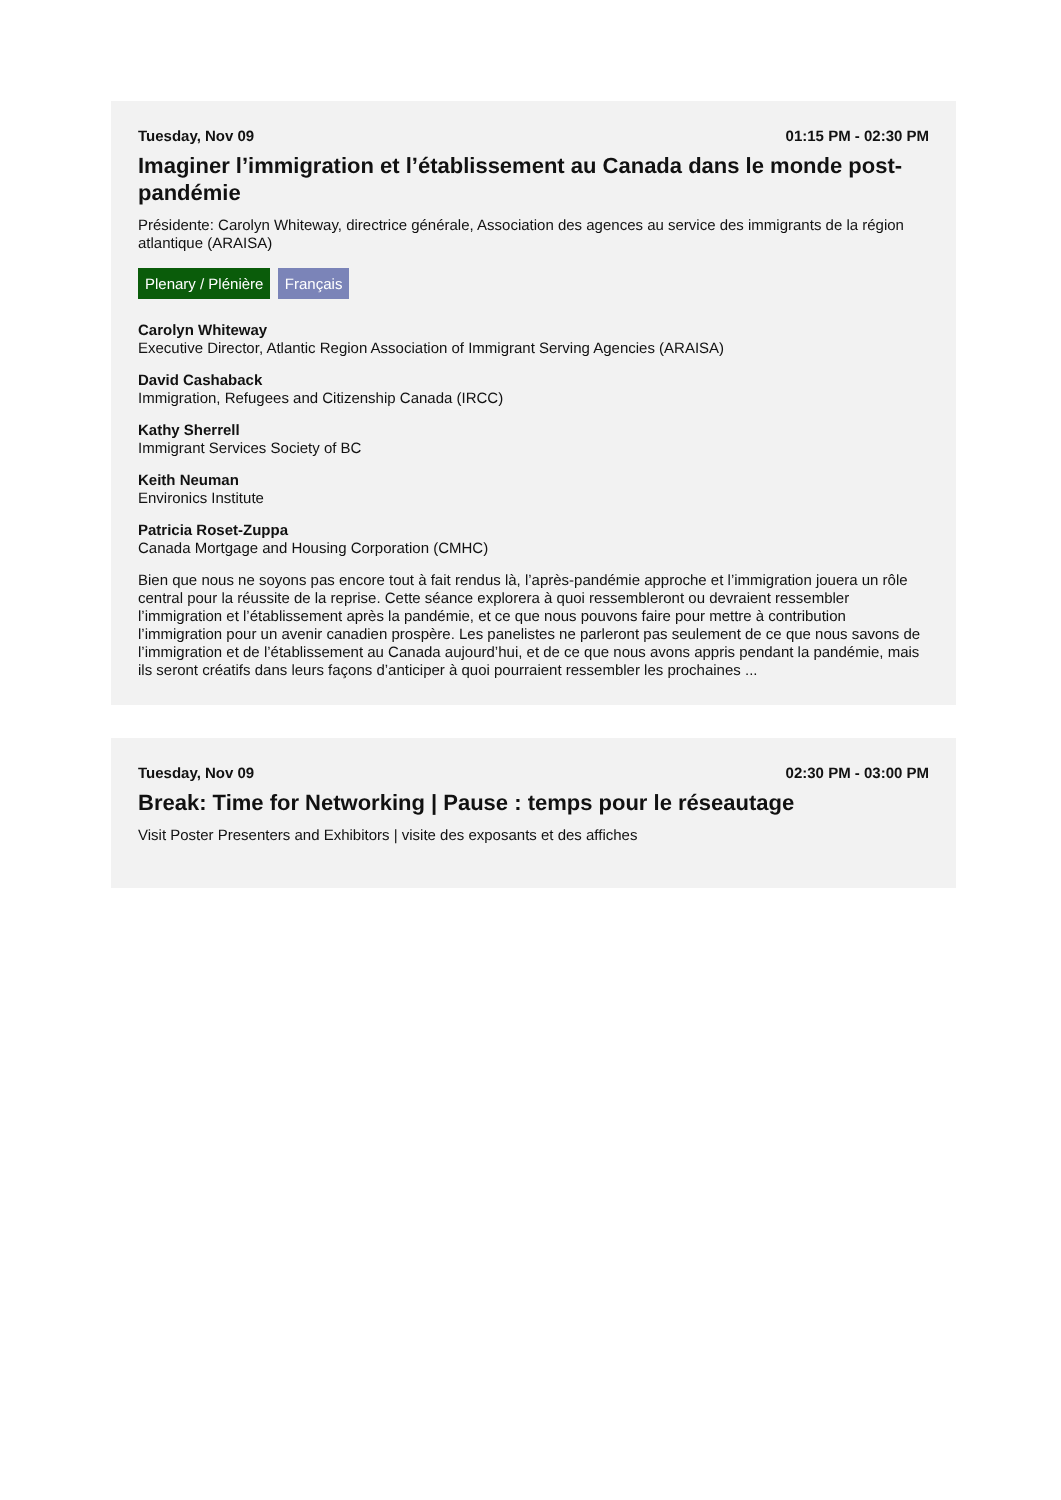Tuesday, Nov 09 01:15 PM - 02:30 PM
Imaginer l’immigration et l’établissement au Canada dans le monde post-pandémie
Présidente: Carolyn Whiteway, directrice générale, Association des agences au service des immigrants de la région atlantique (ARAISA)
Plenary / Plénière Français
Carolyn Whiteway
Executive Director, Atlantic Region Association of Immigrant Serving Agencies (ARAISA)
David Cashaback
Immigration, Refugees and Citizenship Canada (IRCC)
Kathy Sherrell
Immigrant Services Society of BC
Keith Neuman
Environics Institute
Patricia Roset-Zuppa
Canada Mortgage and Housing Corporation (CMHC)
Bien que nous ne soyons pas encore tout à fait rendus là, l’après-pandémie approche et l’immigration jouera un rôle central pour la réussite de la reprise. Cette séance explorera à quoi ressembleront ou devraient ressembler l’immigration et l’établissement après la pandémie, et ce que nous pouvons faire pour mettre à contribution l’immigration pour un avenir canadien prospère. Les panelistes ne parleront pas seulement de ce que nous savons de l’immigration et de l’établissement au Canada aujourd’hui, et de ce que nous avons appris pendant la pandémie, mais ils seront créatifs dans leurs façons d’anticiper à quoi pourraient ressembler les prochaines ...
Tuesday, Nov 09 02:30 PM - 03:00 PM
Break: Time for Networking | Pause : temps pour le réseautage
Visit Poster Presenters and Exhibitors | visite des exposants et des affiches